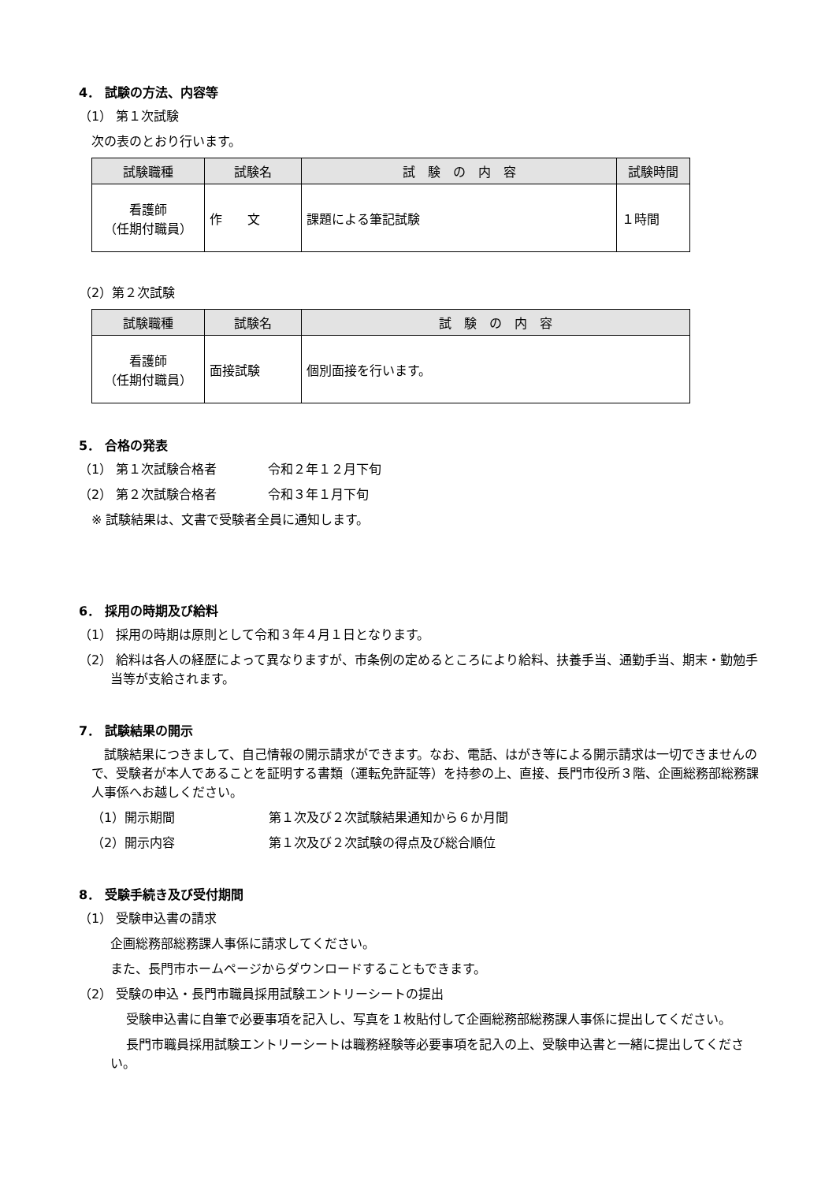4． 試験の方法、内容等
（1） 第１次試験
次の表のとおり行います。
| 試験職種 | 試験名 | 試 験 の 内 容 | 試験時間 |
| --- | --- | --- | --- |
| 看護師 （任期付職員） | 作 文 | 課題による筆記試験 | １時間 |
（2）第２次試験
| 試験職種 | 試験名 | 試 験 の 内 容 |
| --- | --- | --- |
| 看護師 （任期付職員） | 面接試験 | 個別面接を行います。 |
5． 合格の発表
（1） 第１次試験合格者 令和２年１２月下旬
（2） 第２次試験合格者 令和３年１月下旬
※ 試験結果は、文書で受験者全員に通知します。
6． 採用の時期及び給料
（1） 採用の時期は原則として令和３年４月１日となります。
（2） 給料は各人の経歴によって異なりますが、市条例の定めるところにより給料、扶養手当、通勤手当、期末・勤勉手当等が支給されます。
7． 試験結果の開示
試験結果につきまして、自己情報の開示請求ができます。なお、電話、はがき等による開示請求は一切できませんので、受験者が本人であることを証明する書類（運転免許証等）を持参の上、直接、長門市役所３階、企画総務部総務課人事係へお越しください。
（1）開示期間 第１次及び２次試験結果通知から６か月間
（2）開示内容 第１次及び２次試験の得点及び総合順位
8． 受験手続き及び受付期間
（1） 受験申込書の請求
企画総務部総務課人事係に請求してください。
また、長門市ホームページからダウンロードすることもできます。
（2） 受験の申込・長門市職員採用試験エントリーシートの提出
受験申込書に自筆で必要事項を記入し、写真を１枚貼付して企画総務部総務課人事係に提出してください。
長門市職員採用試験エントリーシートは職務経験等必要事項を記入の上、受験申込書と一緒に提出してください。